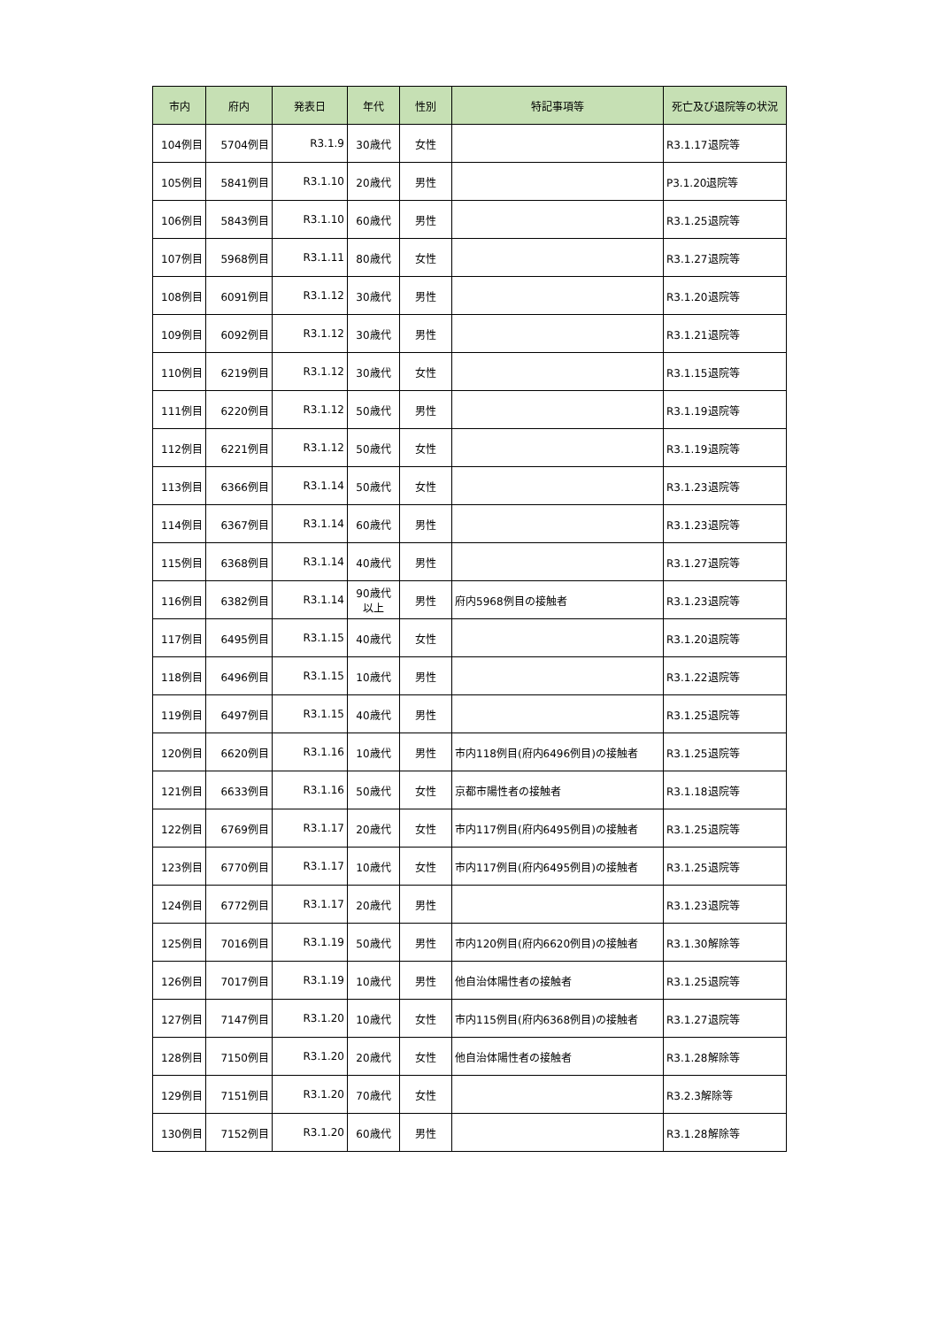| 市内 | 府内 | 発表日 | 年代 | 性別 | 特記事項等 | 死亡及び退院等の状況 |
| --- | --- | --- | --- | --- | --- | --- |
| 104例目 | 5704例目 | R3.1.9 | 30歳代 | 女性 | | R3.1.17退院等 |
| 105例目 | 5841例目 | R3.1.10 | 20歳代 | 男性 | | P3.1.20退院等 |
| 106例目 | 5843例目 | R3.1.10 | 60歳代 | 男性 | | R3.1.25退院等 |
| 107例目 | 5968例目 | R3.1.11 | 80歳代 | 女性 | | R3.1.27退院等 |
| 108例目 | 6091例目 | R3.1.12 | 30歳代 | 男性 | | R3.1.20退院等 |
| 109例目 | 6092例目 | R3.1.12 | 30歳代 | 男性 | | R3.1.21退院等 |
| 110例目 | 6219例目 | R3.1.12 | 30歳代 | 女性 | | R3.1.15退院等 |
| 111例目 | 6220例目 | R3.1.12 | 50歳代 | 男性 | | R3.1.19退院等 |
| 112例目 | 6221例目 | R3.1.12 | 50歳代 | 女性 | | R3.1.19退院等 |
| 113例目 | 6366例目 | R3.1.14 | 50歳代 | 女性 | | R3.1.23退院等 |
| 114例目 | 6367例目 | R3.1.14 | 60歳代 | 男性 | | R3.1.23退院等 |
| 115例目 | 6368例目 | R3.1.14 | 40歳代 | 男性 | | R3.1.27退院等 |
| 116例目 | 6382例目 | R3.1.14 | 90歳代 以上 | 男性 | 府内5968例目の接触者 | R3.1.23退院等 |
| 117例目 | 6495例目 | R3.1.15 | 40歳代 | 女性 | | R3.1.20退院等 |
| 118例目 | 6496例目 | R3.1.15 | 10歳代 | 男性 | | R3.1.22退院等 |
| 119例目 | 6497例目 | R3.1.15 | 40歳代 | 男性 | | R3.1.25退院等 |
| 120例目 | 6620例目 | R3.1.16 | 10歳代 | 男性 | 市内118例目(府内6496例目)の接触者 | R3.1.25退院等 |
| 121例目 | 6633例目 | R3.1.16 | 50歳代 | 女性 | 京都市陽性者の接触者 | R3.1.18退院等 |
| 122例目 | 6769例目 | R3.1.17 | 20歳代 | 女性 | 市内117例目(府内6495例目)の接触者 | R3.1.25退院等 |
| 123例目 | 6770例目 | R3.1.17 | 10歳代 | 女性 | 市内117例目(府内6495例目)の接触者 | R3.1.25退院等 |
| 124例目 | 6772例目 | R3.1.17 | 20歳代 | 男性 | | R3.1.23退院等 |
| 125例目 | 7016例目 | R3.1.19 | 50歳代 | 男性 | 市内120例目(府内6620例目)の接触者 | R3.1.30解除等 |
| 126例目 | 7017例目 | R3.1.19 | 10歳代 | 男性 | 他自治体陽性者の接触者 | R3.1.25退院等 |
| 127例目 | 7147例目 | R3.1.20 | 10歳代 | 女性 | 市内115例目(府内6368例目)の接触者 | R3.1.27退院等 |
| 128例目 | 7150例目 | R3.1.20 | 20歳代 | 女性 | 他自治体陽性者の接触者 | R3.1.28解除等 |
| 129例目 | 7151例目 | R3.1.20 | 70歳代 | 女性 | | R3.2.3解除等 |
| 130例目 | 7152例目 | R3.1.20 | 60歳代 | 男性 | | R3.1.28解除等 |